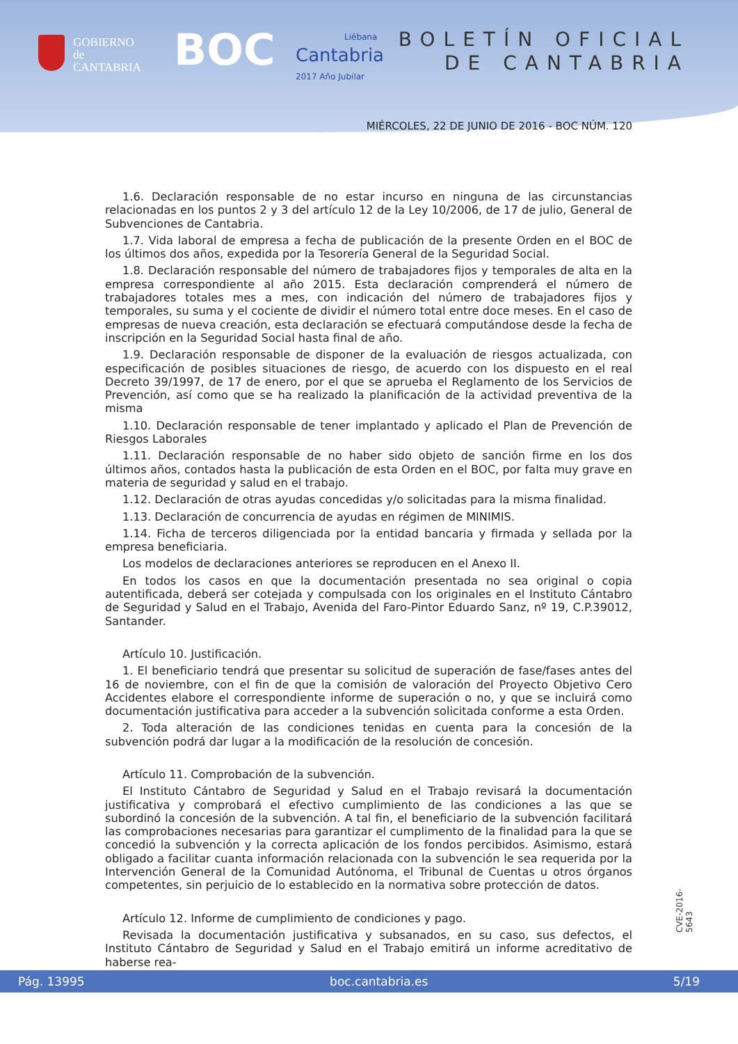GOBIERNO
de
CANTABRIA
BOC
Liébana
Cantabria
2017 Año Jubilar
BOLETÍN OFICIAL
DE CANTABRIA
MIÉRCOLES, 22 DE JUNIO DE 2016 - BOC NÚM. 120
1.6. Declaración responsable de no estar incurso en ninguna de las circunstancias relacionadas en los puntos 2 y 3 del artículo 12 de la Ley 10/2006, de 17 de julio, General de Subvenciones de Cantabria.
1.7. Vida laboral de empresa a fecha de publicación de la presente Orden en el BOC de los últimos dos años, expedida por la Tesorería General de la Seguridad Social.
1.8. Declaración responsable del número de trabajadores fijos y temporales de alta en la empresa correspondiente al año 2015. Esta declaración comprenderá el número de trabajadores totales mes a mes, con indicación del número de trabajadores fijos y temporales, su suma y el cociente de dividir el número total entre doce meses. En el caso de empresas de nueva creación, esta declaración se efectuará computándose desde la fecha de inscripción en la Seguridad Social hasta final de año.
1.9. Declaración responsable de disponer de la evaluación de riesgos actualizada, con especificación de posibles situaciones de riesgo, de acuerdo con los dispuesto en el real Decreto 39/1997, de 17 de enero, por el que se aprueba el Reglamento de los Servicios de Prevención, así como que se ha realizado la planificación de la actividad preventiva de la misma
1.10. Declaración responsable de tener implantado y aplicado el Plan de Prevención de Riesgos Laborales
1.11. Declaración responsable de no haber sido objeto de sanción firme en los dos últimos años, contados hasta la publicación de esta Orden en el BOC, por falta muy grave en materia de seguridad y salud en el trabajo.
1.12. Declaración de otras ayudas concedidas y/o solicitadas para la misma finalidad.
1.13. Declaración de concurrencia de ayudas en régimen de MINIMIS.
1.14. Ficha de terceros diligenciada por la entidad bancaria y firmada y sellada por la empresa beneficiaria.
Los modelos de declaraciones anteriores se reproducen en el Anexo II.
En todos los casos en que la documentación presentada no sea original o copia autentificada, deberá ser cotejada y compulsada con los originales en el Instituto Cántabro de Seguridad y Salud en el Trabajo, Avenida del Faro-Pintor Eduardo Sanz, nº 19, C.P.39012, Santander.
Artículo 10. Justificación.
1. El beneficiario tendrá que presentar su solicitud de superación de fase/fases antes del 16 de noviembre, con el fin de que la comisión de valoración del Proyecto Objetivo Cero Accidentes elabore el correspondiente informe de superación o no, y que se incluirá como documentación justificativa para acceder a la subvención solicitada conforme a esta Orden.
2. Toda alteración de las condiciones tenidas en cuenta para la concesión de la subvención podrá dar lugar a la modificación de la resolución de concesión.
Artículo 11. Comprobación de la subvención.
El Instituto Cántabro de Seguridad y Salud en el Trabajo revisará la documentación justificativa y comprobará el efectivo cumplimiento de las condiciones a las que se subordinó la concesión de la subvención. A tal fin, el beneficiario de la subvención facilitará las comprobaciones necesarias para garantizar el cumplimento de la finalidad para la que se concedió la subvención y la correcta aplicación de los fondos percibidos. Asimismo, estará obligado a facilitar cuanta información relacionada con la subvención le sea requerida por la Intervención General de la Comunidad Autónoma, el Tribunal de Cuentas u otros órganos competentes, sin perjuicio de lo establecido en la normativa sobre protección de datos.
Artículo 12. Informe de cumplimiento de condiciones y pago.
Revisada la documentación justificativa y subsanados, en su caso, sus defectos, el Instituto Cántabro de Seguridad y Salud en el Trabajo emitirá un informe acreditativo de haberse rea-
CVE-2016-5643
Pág. 13995 boc.cantabria.es 5/19